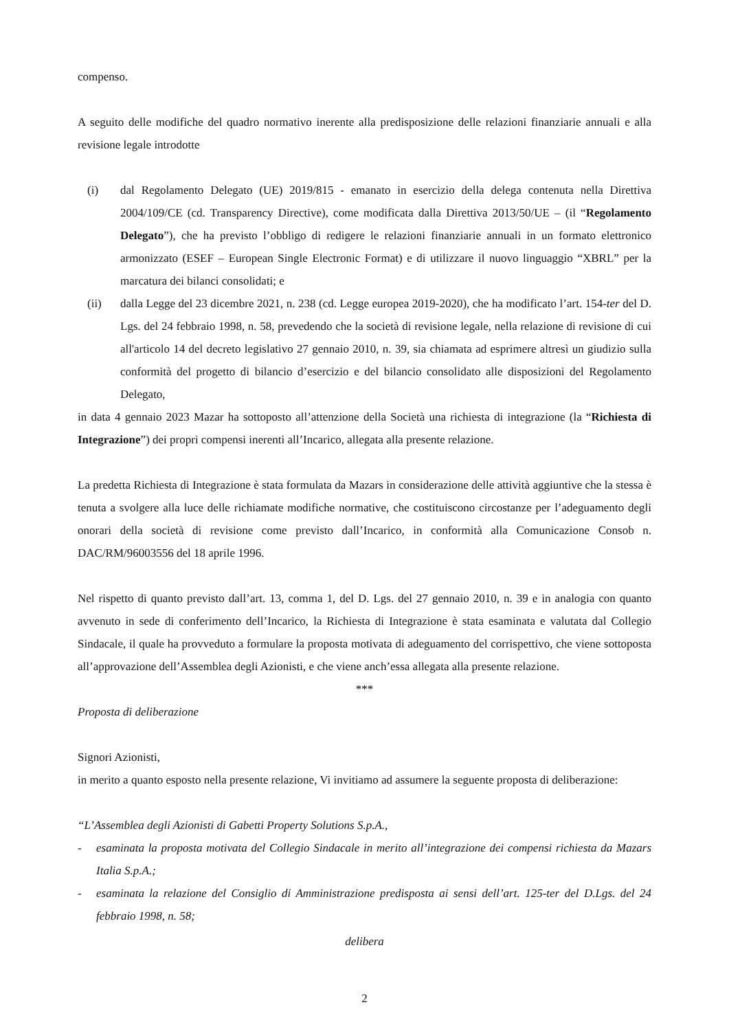compenso.
A seguito delle modifiche del quadro normativo inerente alla predisposizione delle relazioni finanziarie annuali e alla revisione legale introdotte
(i) dal Regolamento Delegato (UE) 2019/815 - emanato in esercizio della delega contenuta nella Direttiva 2004/109/CE (cd. Transparency Directive), come modificata dalla Direttiva 2013/50/UE – (il “Regolamento Delegato”), che ha previsto l’obbligo di redigere le relazioni finanziarie annuali in un formato elettronico armonizzato (ESEF – European Single Electronic Format) e di utilizzare il nuovo linguaggio “XBRL” per la marcatura dei bilanci consolidati; e
(ii) dalla Legge del 23 dicembre 2021, n. 238 (cd. Legge europea 2019-2020), che ha modificato l’art. 154-ter del D. Lgs. del 24 febbraio 1998, n. 58, prevedendo che la società di revisione legale, nella relazione di revisione di cui all'articolo 14 del decreto legislativo 27 gennaio 2010, n. 39, sia chiamata ad esprimere altresì un giudizio sulla conformità del progetto di bilancio d’esercizio e del bilancio consolidato alle disposizioni del Regolamento Delegato,
in data 4 gennaio 2023 Mazar ha sottoposto all’attenzione della Società una richiesta di integrazione (la “Richiesta di Integrazione”) dei propri compensi inerenti all’Incarico, allegata alla presente relazione.
La predetta Richiesta di Integrazione è stata formulata da Mazars in considerazione delle attività aggiuntive che la stessa è tenuta a svolgere alla luce delle richiamate modifiche normative, che costituiscono circostanze per l’adeguamento degli onorari della società di revisione come previsto dall’Incarico, in conformità alla Comunicazione Consob n. DAC/RM/96003556 del 18 aprile 1996.
Nel rispetto di quanto previsto dall’art. 13, comma 1, del D. Lgs. del 27 gennaio 2010, n. 39 e in analogia con quanto avvenuto in sede di conferimento dell’Incarico, la Richiesta di Integrazione è stata esaminata e valutata dal Collegio Sindacale, il quale ha provveduto a formulare la proposta motivata di adeguamento del corrispettivo, che viene sottoposta all’approvazione dell’Assemblea degli Azionisti, e che viene anch’essa allegata alla presente relazione.
***
Proposta di deliberazione
Signori Azionisti,
in merito a quanto esposto nella presente relazione, Vi invitiamo ad assumere la seguente proposta di deliberazione:
“L’Assemblea degli Azionisti di Gabetti Property Solutions S.p.A.,
- esaminata la proposta motivata del Collegio Sindacale in merito all’integrazione dei compensi richiesta da Mazars Italia S.p.A.;
- esaminata la relazione del Consiglio di Amministrazione predisposta ai sensi dell’art. 125-ter del D.Lgs. del 24 febbraio 1998, n. 58;
delibera
2